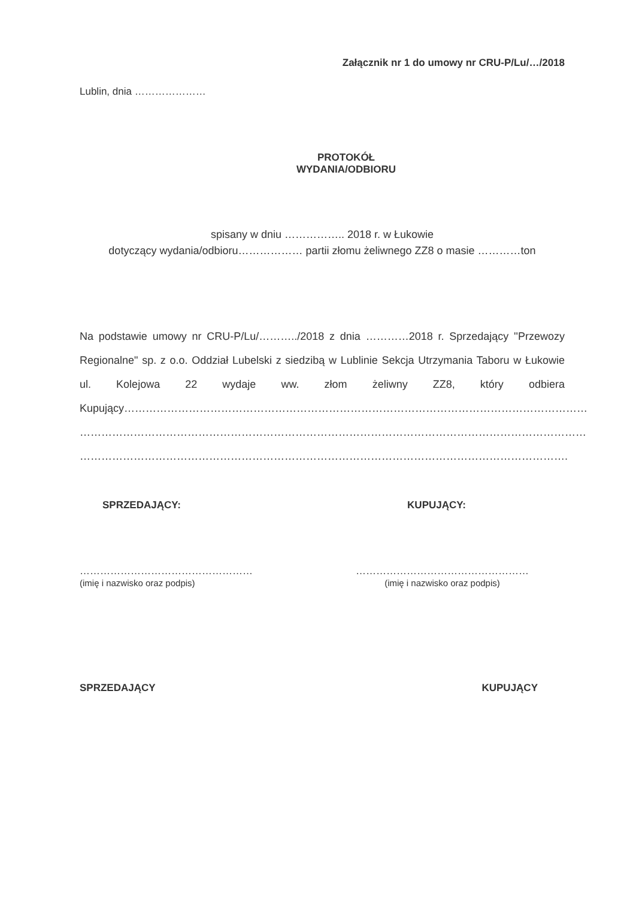Załącznik nr 1 do umowy nr CRU-P/Lu/…/2018
Lublin, dnia …………………
PROTOKÓŁ
WYDANIA/ODBIORU
spisany w dniu …………….. 2018 r. w Łukowie
dotyczący wydania/odbioru……………… partii złomu żeliwnego ZZ8 o masie …………ton
Na podstawie umowy nr CRU-P/Lu/………../2018 z dnia …………2018 r. Sprzedający ''Przewozy Regionalne" sp. z o.o. Oddział Lubelski z siedzibą w Lublinie Sekcja Utrzymania Taboru w Łukowie ul. Kolejowa 22 wydaje ww. złom żeliwny ZZ8, który odbiera Kupujący…………………………………………………………………………………………………………………
……………………………………………………………………………………………………………………………
……………………………………………………………………………………………………………………….
SPRZEDAJĄCY: KUPUJĄCY:
……………………………………………
(imię i nazwisko oraz podpis)
……………………………………………
(imię i nazwisko oraz podpis)
SPRZEDAJĄCY KUPUJĄCY